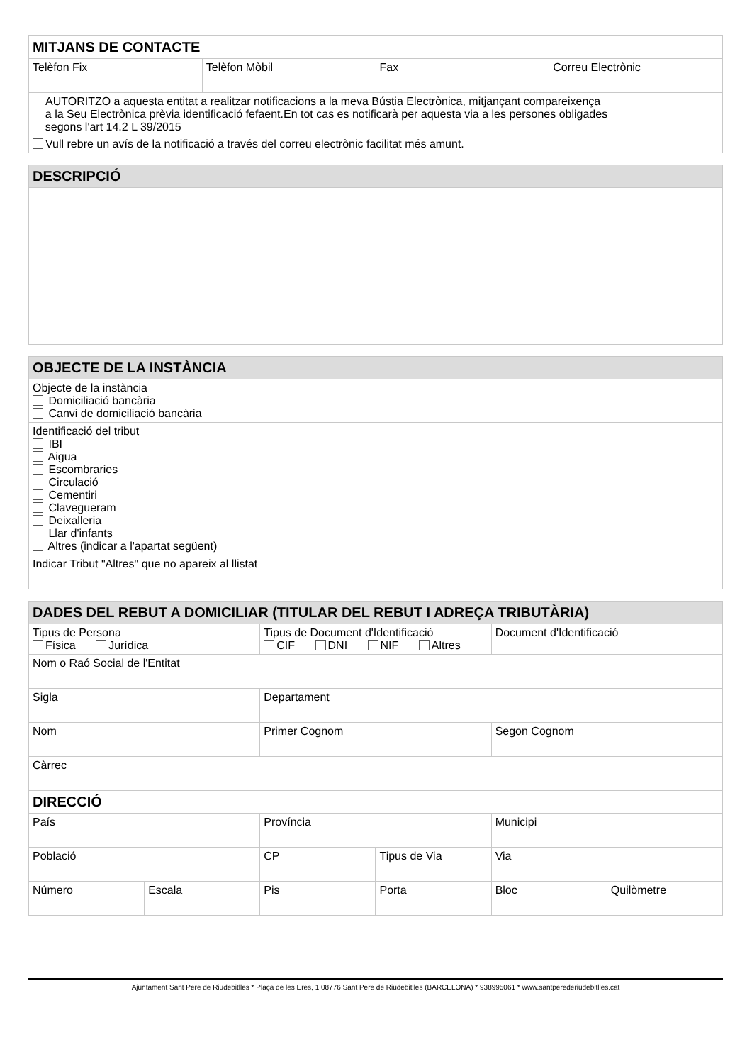| MITJANS DE CONTACTE | | | |
| --- | --- | --- | --- |
| Telèfon Fix | Telèfon Mòbil | Fax | Correu Electrònic |
| AUTORITZO a aquesta entitat a realitzar notificacions a la meva Bústia Electrònica, mitjançant compareixença a la Seu Electrònica prèvia identificació fefaent.En tot cas es notificarà per aquesta via a les persones obligades segons l'art 14.2 L 39/2015 Vull rebre un avís de la notificació a través del correu electrònic facilitat més amunt. | | | |
| DESCRIPCIÓ |
| --- |
| OBJECTE DE LA INSTÀNCIA |
| --- |
| Objecte de la instància Domiciliació bancària Canvi de domiciliació bancària |
| Identificació del tribut IBI Aigua Escombraries Circulació Cementiri Clavegueram Deixalleria Llar d'infants Altres (indicar a l'apartat següent) |
| Indicar Tribut "Altres" que no apareix al llistat |
| DADES DEL REBUT A DOMICILIAR (TITULAR DEL REBUT I ADREÇA TRIBUTÀRIA) | | | | | |
| --- | --- | --- | --- | --- | --- |
| Tipus de Persona Física Jurídica | | Tipus de Document d'Identificació CIF DNI NIF Altres | | Document d'Identificació | |
| Nom o Raó Social de l'Entitat | | | | | |
| Sigla | | Departament | | | |
| Nom | | Primer Cognom | | Segon Cognom | |
| Càrrec | | | | | |
| DIRECCIÓ | | | | | |
| País | | Província | | Municipi | |
| Població | | CP | Tipus de Via | Via | |
| Número | Escala | Pis | Porta | Bloc | Quilòmetre |
Ajuntament Sant Pere de Riudebitlles * Plaça de les Eres, 1 08776 Sant Pere de Riudebitlles (BARCELONA) * 938995061 * www.santperederiudebitlles.cat